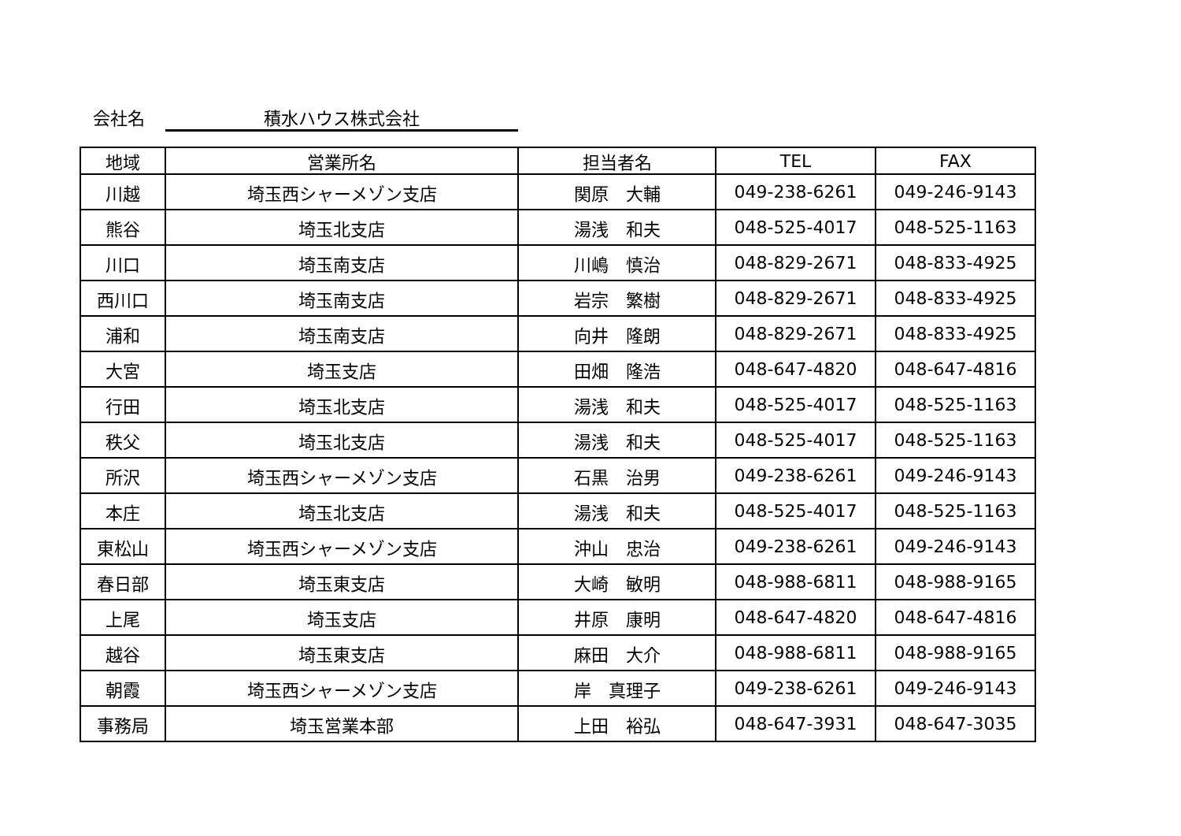会社名 積水ハウス株式会社
| 地域 | 営業所名 | 担当者名 | TEL | FAX |
| --- | --- | --- | --- | --- |
| 川越 | 埼玉西シャーメゾン支店 | 関原 大輔 | 049-238-6261 | 049-246-9143 |
| 熊谷 | 埼玉北支店 | 湯浅 和夫 | 048-525-4017 | 048-525-1163 |
| 川口 | 埼玉南支店 | 川嶋 慎治 | 048-829-2671 | 048-833-4925 |
| 西川口 | 埼玉南支店 | 岩宗 繁樹 | 048-829-2671 | 048-833-4925 |
| 浦和 | 埼玉南支店 | 向井 隆朗 | 048-829-2671 | 048-833-4925 |
| 大宮 | 埼玉支店 | 田畑 隆浩 | 048-647-4820 | 048-647-4816 |
| 行田 | 埼玉北支店 | 湯浅 和夫 | 048-525-4017 | 048-525-1163 |
| 秩父 | 埼玉北支店 | 湯浅 和夫 | 048-525-4017 | 048-525-1163 |
| 所沢 | 埼玉西シャーメゾン支店 | 石黒 治男 | 049-238-6261 | 049-246-9143 |
| 本庄 | 埼玉北支店 | 湯浅 和夫 | 048-525-4017 | 048-525-1163 |
| 東松山 | 埼玉西シャーメゾン支店 | 沖山 忠治 | 049-238-6261 | 049-246-9143 |
| 春日部 | 埼玉東支店 | 大崎 敏明 | 048-988-6811 | 048-988-9165 |
| 上尾 | 埼玉支店 | 井原 康明 | 048-647-4820 | 048-647-4816 |
| 越谷 | 埼玉東支店 | 麻田 大介 | 048-988-6811 | 048-988-9165 |
| 朝霞 | 埼玉西シャーメゾン支店 | 岸 真理子 | 049-238-6261 | 049-246-9143 |
| 事務局 | 埼玉営業本部 | 上田 裕弘 | 048-647-3931 | 048-647-3035 |